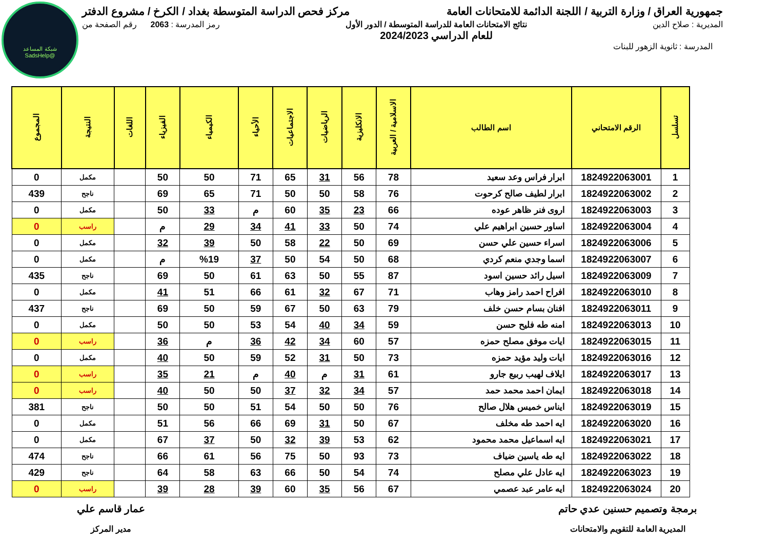شبكة المساعد
@SadsHelp
جمهورية العراق / وزارة التربية / اللجنة الدائمة للامتحانات العامة
مركز فحص الدراسة المتوسطة بغداد / الكرخ / مشروع الدفتر
المديرية : صلاح الدين نتائج الامتحانات العامة للدراسة المتوسطة / الدور الأول
للعام الدراسي 2024/2023
رمز المدرسة : 2063 رقم الصفحة من
المدرسة : ثانوية الزهور للبنات
| تسلسل | الرقم الامتحاني | اسم الطالب | الاسلامية / العربية | الانكليزية | الرياضيات | الاجتماعيات | الأحياء | الكيمياء | الفيزياء | اللغات | النتيجة | المجموع |
| --- | --- | --- | --- | --- | --- | --- | --- | --- | --- | --- | --- | --- |
| 1 | 1824922063001 | ابرار فراس وعد سعيد | 78 | 56 | 31 | 65 | 71 | 50 | 50 | | مكمل | 0 |
| 2 | 1824922063002 | ابرار لطيف صالح كرحوت | 76 | 58 | 50 | 50 | 71 | 65 | 69 | | ناجح | 439 |
| 3 | 1824922063003 | اروى فنر ظاهر عوده | 66 | 23 | 35 | 60 | م | 33 | 50 | | مكمل | 0 |
| 4 | 1824922063004 | اساور حسين ابراهيم علي | 74 | 50 | 33 | 41 | 34 | 29 | م | | راسب | 0 |
| 5 | 1824922063006 | اسراء حسين علي حسن | 69 | 50 | 22 | 58 | 50 | 39 | 32 | | مكمل | 0 |
| 6 | 1824922063007 | اسما وجدي منعم كردي | 68 | 50 | 54 | 50 | 37 | %19 | م | | مكمل | 0 |
| 7 | 1824922063009 | اسيل رائد حسين اسود | 87 | 55 | 50 | 63 | 61 | 50 | 69 | | ناجح | 435 |
| 8 | 1824922063010 | افراح احمد رامز وهاب | 71 | 67 | 32 | 61 | 66 | 51 | 41 | | مكمل | 0 |
| 9 | 1824922063011 | افنان بسام حسن خلف | 79 | 63 | 50 | 67 | 59 | 50 | 69 | | ناجح | 437 |
| 10 | 1824922063013 | امنه طه فليح حسن | 59 | 34 | 40 | 54 | 53 | 50 | 50 | | مكمل | 0 |
| 11 | 1824922063015 | ايات موفق مصلح حمزه | 57 | 60 | 34 | 42 | 36 | م | 36 | | راسب | 0 |
| 12 | 1824922063016 | ايات وليد مؤيد حمزه | 73 | 50 | 31 | 52 | 59 | 50 | 40 | | مكمل | 0 |
| 13 | 1824922063017 | ايلاف لهيب ربيع جارو | 61 | 31 | م | 40 | م | 21 | 35 | | راسب | 0 |
| 14 | 1824922063018 | ايمان احمد محمد حمد | 57 | 34 | 32 | 37 | 50 | 50 | 40 | | راسب | 0 |
| 15 | 1824922063019 | ايناس خميس هلال صالح | 76 | 50 | 50 | 54 | 51 | 50 | 50 | | ناجح | 381 |
| 16 | 1824922063020 | ايه احمد طه مخلف | 67 | 50 | 31 | 69 | 66 | 56 | 51 | | مكمل | 0 |
| 17 | 1824922063021 | ايه اسماعيل محمد محمود | 62 | 53 | 39 | 32 | 50 | 37 | 67 | | مكمل | 0 |
| 18 | 1824922063022 | ايه طه ياسين ضياف | 73 | 93 | 50 | 75 | 56 | 61 | 66 | | ناجح | 474 |
| 19 | 1824922063023 | ايه عادل علي مصلح | 74 | 54 | 50 | 66 | 63 | 58 | 64 | | ناجح | 429 |
| 20 | 1824922063024 | ايه عامر عبد عصمي | 67 | 56 | 35 | 60 | 39 | 28 | 39 | | راسب | 0 |
برمجة وتصميم حسنين عدي حاتم
المديرية العامة للتقويم والامتحانات
عمار قاسم علي
مدير المركز